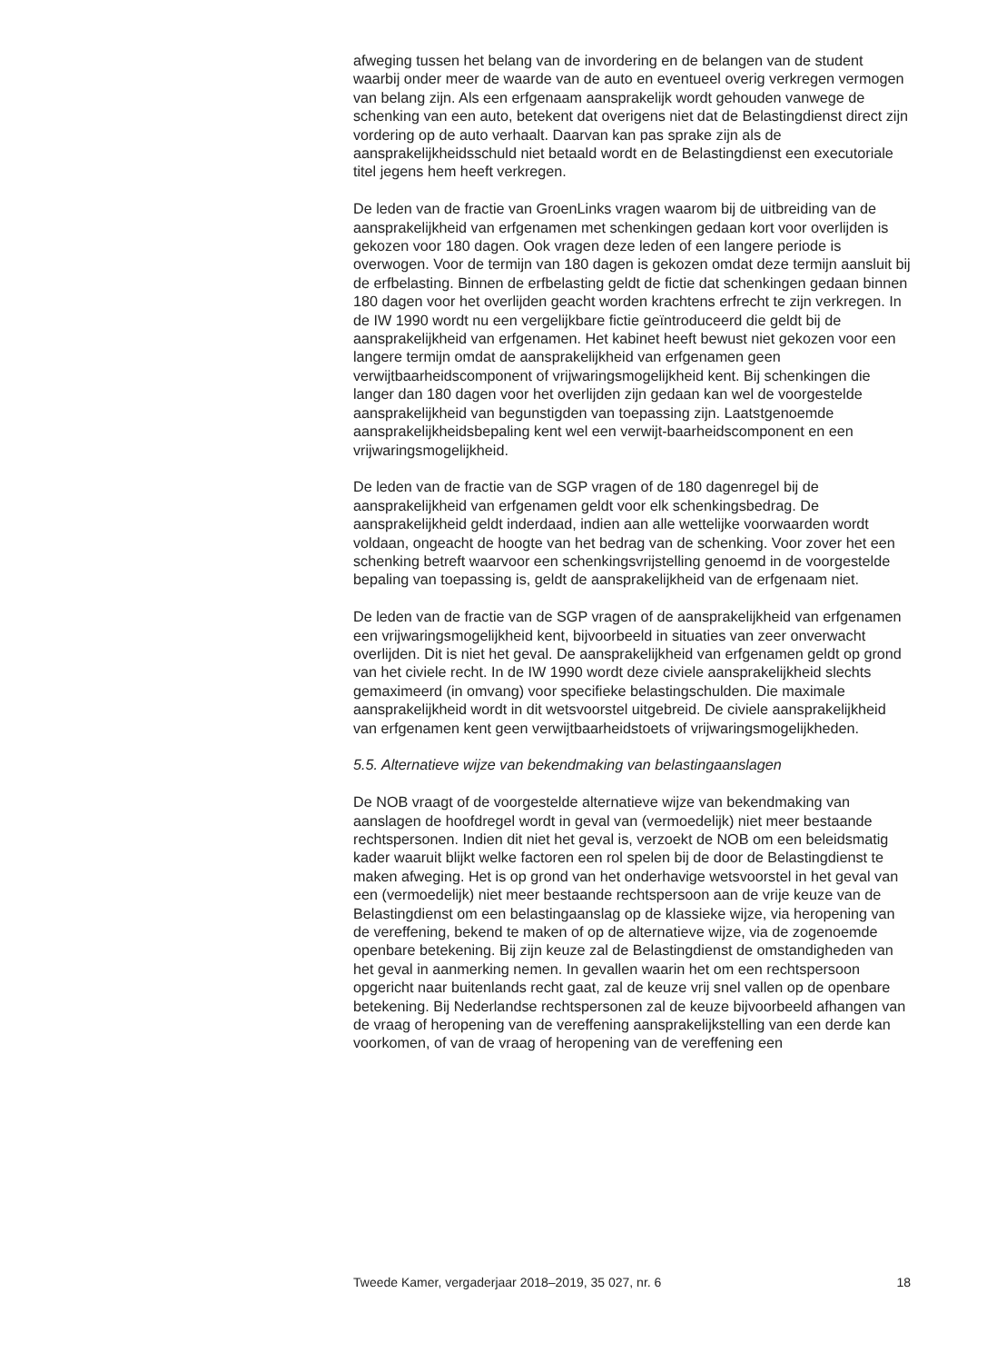afweging tussen het belang van de invordering en de belangen van de student waarbij onder meer de waarde van de auto en eventueel overig verkregen vermogen van belang zijn. Als een erfgenaam aansprakelijk wordt gehouden vanwege de schenking van een auto, betekent dat overigens niet dat de Belastingdienst direct zijn vordering op de auto verhaalt. Daarvan kan pas sprake zijn als de aansprakelijkheidsschuld niet betaald wordt en de Belastingdienst een executoriale titel jegens hem heeft verkregen.
De leden van de fractie van GroenLinks vragen waarom bij de uitbreiding van de aansprakelijkheid van erfgenamen met schenkingen gedaan kort voor overlijden is gekozen voor 180 dagen. Ook vragen deze leden of een langere periode is overwogen. Voor de termijn van 180 dagen is gekozen omdat deze termijn aansluit bij de erfbelasting. Binnen de erfbelasting geldt de fictie dat schenkingen gedaan binnen 180 dagen voor het overlijden geacht worden krachtens erfrecht te zijn verkregen. In de IW 1990 wordt nu een vergelijkbare fictie geïntroduceerd die geldt bij de aansprakelijkheid van erfgenamen. Het kabinet heeft bewust niet gekozen voor een langere termijn omdat de aansprakelijkheid van erfgenamen geen verwijtbaarheidscomponent of vrijwaringsmogelijkheid kent. Bij schenkingen die langer dan 180 dagen voor het overlijden zijn gedaan kan wel de voorgestelde aansprakelijkheid van begunstigden van toepassing zijn. Laatstgenoemde aansprakelijkheidsbepaling kent wel een verwijt-baarheidscomponent en een vrijwaringsmogelijkheid.
De leden van de fractie van de SGP vragen of de 180 dagenregel bij de aansprakelijkheid van erfgenamen geldt voor elk schenkingsbedrag. De aansprakelijkheid geldt inderdaad, indien aan alle wettelijke voorwaarden wordt voldaan, ongeacht de hoogte van het bedrag van de schenking. Voor zover het een schenking betreft waarvoor een schenkingsvrijstelling genoemd in de voorgestelde bepaling van toepassing is, geldt de aansprakelijkheid van de erfgenaam niet.
De leden van de fractie van de SGP vragen of de aansprakelijkheid van erfgenamen een vrijwaringsmogelijkheid kent, bijvoorbeeld in situaties van zeer onverwacht overlijden. Dit is niet het geval. De aansprakelijkheid van erfgenamen geldt op grond van het civiele recht. In de IW 1990 wordt deze civiele aansprakelijkheid slechts gemaximeerd (in omvang) voor specifieke belastingschulden. Die maximale aansprakelijkheid wordt in dit wetsvoorstel uitgebreid. De civiele aansprakelijkheid van erfgenamen kent geen verwijtbaarheidstoets of vrijwaringsmogelijkheden.
5.5. Alternatieve wijze van bekendmaking van belastingaanslagen
De NOB vraagt of de voorgestelde alternatieve wijze van bekendmaking van aanslagen de hoofdregel wordt in geval van (vermoedelijk) niet meer bestaande rechtspersonen. Indien dit niet het geval is, verzoekt de NOB om een beleidsmatig kader waaruit blijkt welke factoren een rol spelen bij de door de Belastingdienst te maken afweging. Het is op grond van het onderhavige wetsvoorstel in het geval van een (vermoedelijk) niet meer bestaande rechtspersoon aan de vrije keuze van de Belastingdienst om een belastingaanslag op de klassieke wijze, via heropening van de vereffening, bekend te maken of op de alternatieve wijze, via de zogenoemde openbare betekening. Bij zijn keuze zal de Belastingdienst de omstandigheden van het geval in aanmerking nemen. In gevallen waarin het om een rechtspersoon opgericht naar buitenlands recht gaat, zal de keuze vrij snel vallen op de openbare betekening. Bij Nederlandse rechtspersonen zal de keuze bijvoorbeeld afhangen van de vraag of heropening van de vereffening aansprakelijkstelling van een derde kan voorkomen, of van de vraag of heropening van de vereffening een
Tweede Kamer, vergaderjaar 2018–2019, 35 027, nr. 6 18